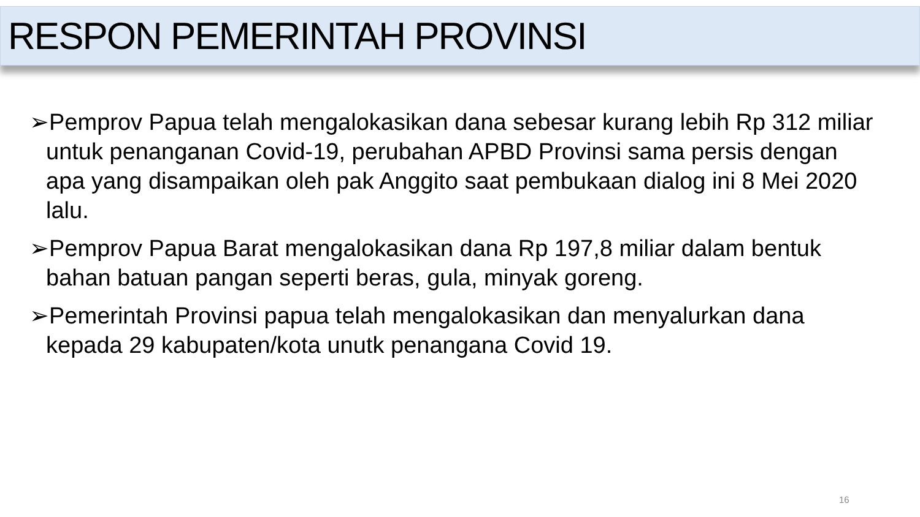RESPON PEMERINTAH PROVINSI
➢Pemprov Papua telah mengalokasikan dana sebesar kurang lebih Rp 312 miliar untuk penanganan Covid-19, perubahan APBD Provinsi sama persis dengan apa yang disampaikan oleh pak Anggito saat pembukaan dialog ini 8 Mei 2020 lalu.
➢Pemprov Papua Barat mengalokasikan dana Rp 197,8 miliar dalam bentuk bahan batuan pangan seperti beras, gula, minyak goreng.
➢Pemerintah Provinsi papua telah mengalokasikan dan menyalurkan dana kepada 29 kabupaten/kota unutk penangana Covid 19.
16